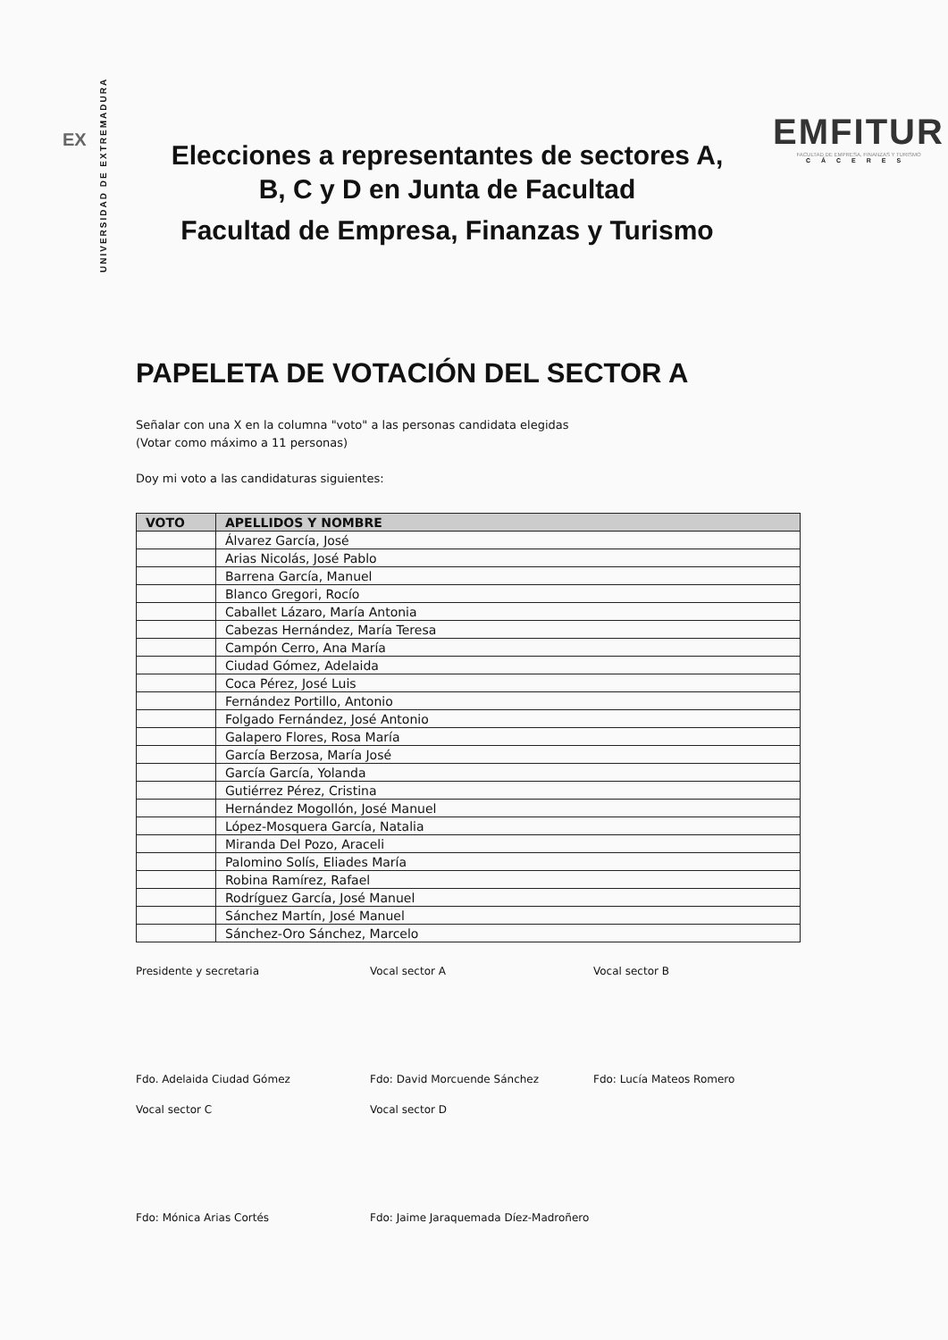EX
UNIVERSIDAD DE EXTREMADURA
Elecciones a representantes de sectores A,
B, C y D en Junta de Facultad
Facultad de Empresa, Finanzas y Turismo
EMFITUR
FACULTAD DE EMPRESA, FINANZAS Y TURISMO
CÁCERES
PAPELETA DE VOTACIÓN DEL SECTOR A
Señalar con una X en la columna "voto" a las personas candidata elegidas
(Votar como máximo a 11 personas)
Doy mi voto a las candidaturas siguientes:
| VOTO | APELLIDOS Y NOMBRE |
| --- | --- |
| | Álvarez García, José |
| | Arias Nicolás, José Pablo |
| | Barrena García, Manuel |
| | Blanco Gregori, Rocío |
| | Caballet Lázaro, María Antonia |
| | Cabezas Hernández, María Teresa |
| | Campón Cerro, Ana María |
| | Ciudad Gómez, Adelaida |
| | Coca Pérez, José Luis |
| | Fernández Portillo, Antonio |
| | Folgado Fernández, José Antonio |
| | Galapero Flores, Rosa María |
| | García Berzosa, María José |
| | García García, Yolanda |
| | Gutiérrez Pérez, Cristina |
| | Hernández Mogollón, José Manuel |
| | López-Mosquera García, Natalia |
| | Miranda Del Pozo, Araceli |
| | Palomino Solís, Eliades María |
| | Robina Ramírez, Rafael |
| | Rodríguez García, José Manuel |
| | Sánchez Martín, José Manuel |
| | Sánchez-Oro Sánchez, Marcelo |
Presidente y secretaria
Fdo. Adelaida Ciudad Gómez
Vocal sector A
Fdo: David Morcuende Sánchez
Vocal sector B
Fdo: Lucía Mateos Romero
Vocal sector C
Fdo: Mónica Arias Cortés
Vocal sector D
Fdo: Jaime Jaraquemada Díez-Madroñero